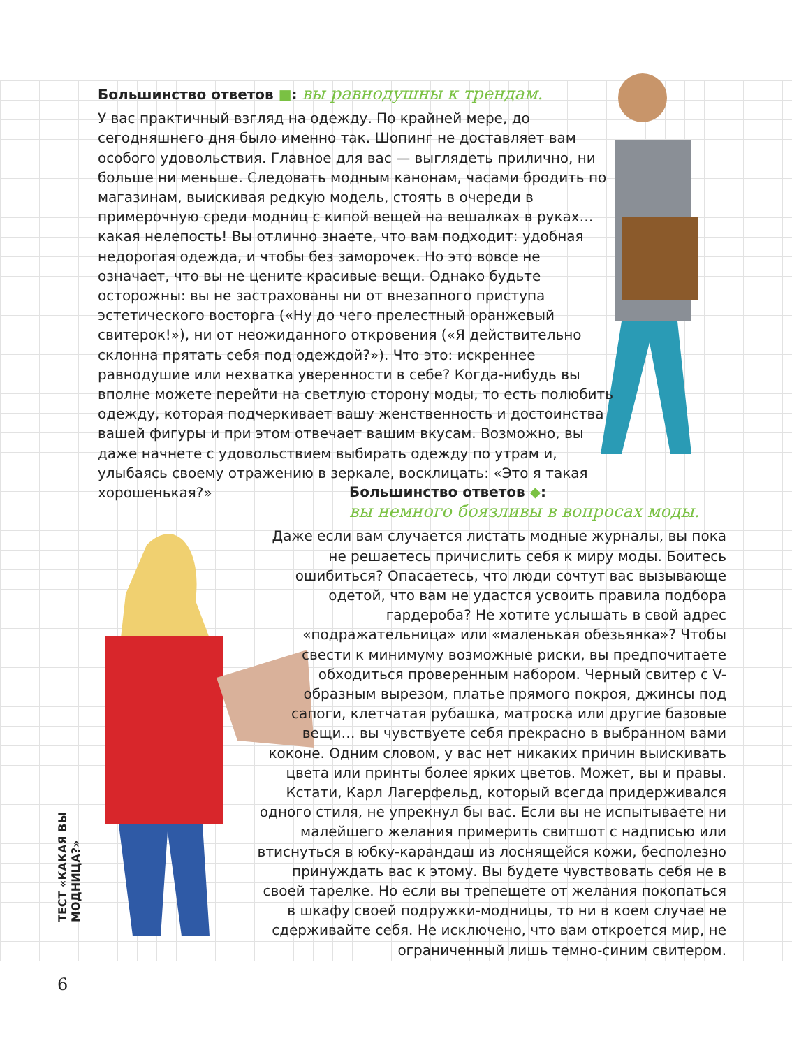Большинство ответов ■: вы равнодушны к трендам.
У вас практичный взгляд на одежду. По крайней мере, до сегодняшнего дня было именно так. Шопинг не доставляет вам особого удовольствия. Главное для вас — выглядеть прилично, ни больше ни меньше. Следовать модным канонам, часами бродить по магазинам, выискивая редкую модель, стоять в очереди в примерочную среди модниц с кипой вещей на вешалках в руках… какая нелепость! Вы отлично знаете, что вам подходит: удобная недорогая одежда, и чтобы без заморочек. Но это вовсе не означает, что вы не цените красивые вещи. Однако будьте осторожны: вы не застрахованы ни от внезапного приступа эстетического восторга («Ну до чего прелестный оранжевый свитерок!»), ни от неожиданного откровения («Я действительно склонна прятать себя под одеждой?»). Что это: искреннее равнодушие или нехватка уверенности в себе? Когда-нибудь вы вполне можете перейти на светлую сторону моды, то есть полюбить одежду, которая подчеркивает вашу женственность и достоинства вашей фигуры и при этом отвечает вашим вкусам. Возможно, вы даже начнете с удовольствием выбирать одежду по утрам и, улыбаясь своему отражению в зеркале, восклицать: «Это я такая хорошенькая?»
Большинство ответов ◆:
вы немного боязливы в вопросах моды.
Даже если вам случается листать модные журналы, вы пока не решаетесь причислить себя к миру моды. Боитесь ошибиться? Опасаетесь, что люди сочтут вас вызывающе одетой, что вам не удастся усвоить правила подбора гардероба? Не хотите услышать в свой адрес «подражательница» или «маленькая обезьянка»? Чтобы свести к минимуму возможные риски, вы предпочитаете обходиться проверенным набором. Черный свитер с V-образным вырезом, платье прямого покроя, джинсы под сапоги, клетчатая рубашка, матроска или другие базовые вещи… вы чувствуете себя прекрасно в выбранном вами коконе. Одним словом, у вас нет никаких причин выискивать цвета или принты более ярких цветов. Может, вы и правы. Кстати, Карл Лагерфельд, который всегда придерживался одного стиля, не упрекнул бы вас. Если вы не испытываете ни малейшего желания примерить свитшот с надписью или втиснуться в юбку-карандаш из лоснящейся кожи, бесполезно принуждать вас к этому. Вы будете чувствовать себя не в своей тарелке. Но если вы трепещете от желания покопаться в шкафу своей подружки-модницы, то ни в коем случае не сдерживайте себя. Не исключено, что вам откроется мир, не ограниченный лишь темно-синим свитером.
ТЕСТ «КАКАЯ ВЫ МОДНИЦА?»
6